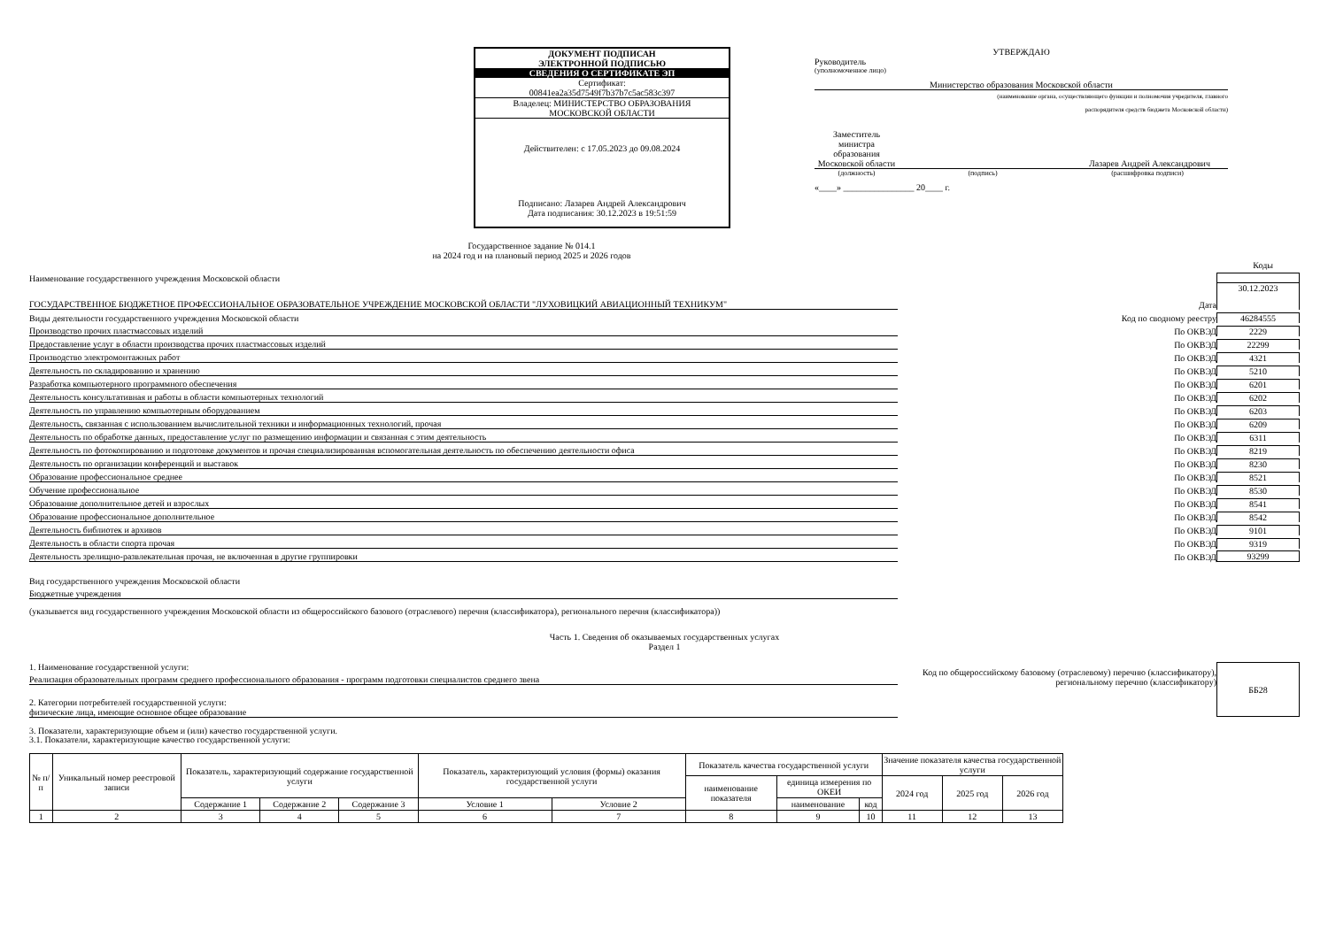ДОКУМЕНТ ПОДПИСАН
ЭЛЕКТРОННОЙ ПОДПИСЬЮ
СВЕДЕНИЯ О СЕРТИФИКАТЕ ЭП
Сертификат:
00841ea2a35d7549f7b37b7c5ac583c397
Владелец: МИНИСТЕРСТВО ОБРАЗОВАНИЯ
МОСКОВСКОЙ ОБЛАСТИ
Действителен: с 17.05.2023 до 09.08.2024
Подписано: Лазарев Андрей Александрович
Дата подписания: 30.12.2023 в 19:51:59
УТВЕРЖДАЮ
Руководитель
(уполномоченное лицо)
Министерство образования Московской области
(наименование органа, осуществляющего функции и полномочия учредителя, главного
распорядителя средств бюджета Московской области)
Заместитель министра образования Московской области
Лазарев Андрей Александрович
(должность) (подпись) (расшифровка подписи)
«____» ________________ 20____ г.
Государственное задание № 014.1
на 2024 год и на плановый период 2025 и 2026 годов
Коды
Наименование государственного учреждения Московской области
ГОСУДАРСТВЕННОЕ БЮДЖЕТНОЕ ПРОФЕССИОНАЛЬНОЕ ОБРАЗОВАТЕЛЬНОЕ УЧРЕЖДЕНИЕ МОСКОВСКОЙ ОБЛАСТИ "ЛУХОВИЦКИЙ АВИАЦИОННЫЙ ТЕХНИКУМ"
Дата
30.12.2023
Виды деятельности государственного учреждения Московской области
Код по сводному реестру
46284555
Производство прочих пластмассовых изделий
По ОКВЭД
2229
Предоставление услуг в области производства прочих пластмассовых изделий
По ОКВЭД
22299
Производство электромонтажных работ
По ОКВЭД
4321
Деятельность по складированию и хранению
По ОКВЭД
5210
Разработка компьютерного программного обеспечения
По ОКВЭД
6201
Деятельность консультативная и работы в области компьютерных технологий
По ОКВЭД
6202
Деятельность по управлению компьютерным оборудованием
По ОКВЭД
6203
Деятельность, связанная с использованием вычислительной техники и информационных технологий, прочая
По ОКВЭД
6209
Деятельность по обработке данных, предоставление услуг по размещению информации и связанная с этим деятельность
По ОКВЭД
6311
Деятельность по фотокопированию и подготовке документов и прочая специализированная вспомогательная деятельность по обеспечению деятельности офиса
По ОКВЭД
8219
Деятельность по организации конференций и выставок
По ОКВЭД
8230
Образование профессиональное среднее
По ОКВЭД
8521
Обучение профессиональное
По ОКВЭД
8530
Образование дополнительное детей и взрослых
По ОКВЭД
8541
Образование профессиональное дополнительное
По ОКВЭД
8542
Деятельность библиотек и архивов
По ОКВЭД
9101
Деятельность в области спорта прочая
По ОКВЭД
9319
Деятельность зрелищно-развлекательная прочая, не включенная в другие группировки
По ОКВЭД
93299
Вид государственного учреждения Московской области
Бюджетные учреждения
(указывается вид государственного учреждения Московской области из общероссийского базового (отраслевого) перечня (классификатора), регионального перечня (классификатора))
Часть 1. Сведения об оказываемых государственных услугах
Раздел 1
1. Наименование государственной услуги:
Реализация образовательных программ среднего профессионального образования - программ подготовки специалистов среднего звена
2. Категории потребителей государственной услуги:
физические лица, имеющие основное общее образование
Код по общероссийскому базовому (отраслевому) перечню (классификатору), региональному перечню (классификатору)
ББ28
3. Показатели, характеризующие объем и (или) качество государственной услуги.
3.1. Показатели, характеризующие качество государственной услуги:
| № п/п | Уникальный номер реестровой записи | Показатель, характеризующий содержание государственной услуги | | | Показатель, характеризующий условия (формы) оказания государственной услуги | | Показатель качества государственной услуги | | | Значение показателя качества государственной услуги | | |
| --- | --- | --- | --- | --- | --- | --- | --- | --- | --- | --- | --- | --- |
| | | | | | | | наименование показателя | единица измерения по ОКЕИ | | 2024 год | 2025 год | 2026 год |
| | | Содержание 1 | Содержание 2 | Содержание 3 | Условие 1 | Условие 2 | | наименование | код | | | |
| 1 | 2 | 3 | 4 | 5 | 6 | 7 | 8 | 9 | 10 | 11 | 12 | 13 |